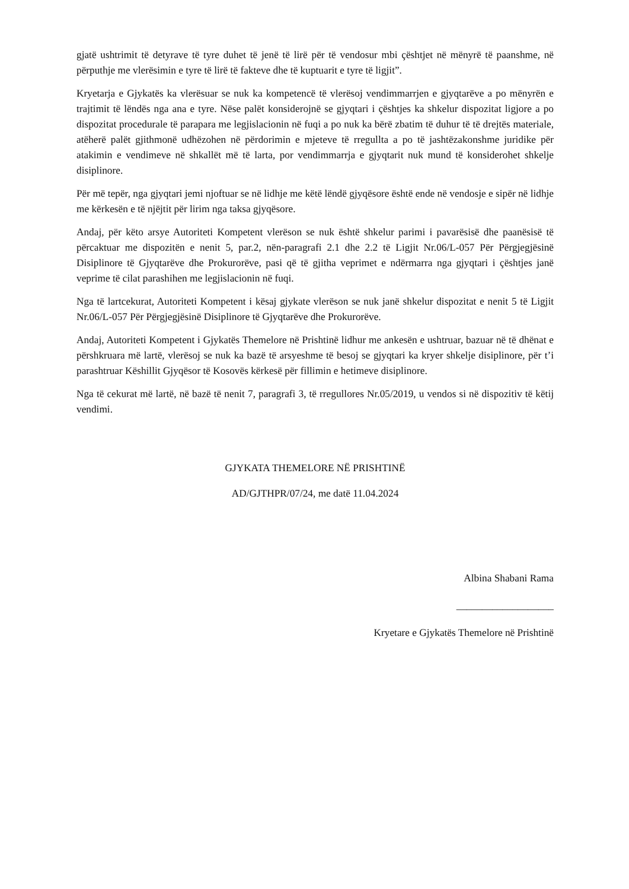gjatë ushtrimit të detyrave të tyre duhet të jenë të lirë për të vendosur mbi çështjet në mënyrë të paanshme, në përputhje me vlerësimin e tyre të lirë të fakteve dhe të kuptuarit e tyre të ligjit”.
Kryetarja e Gjykatës ka vlerësuar se nuk ka kompetencë të vlerësoj vendimmarrjen e gjyqtarëve a po mënyrën e trajtimit të lëndës nga ana e tyre. Nëse palët konsiderojnë se gjyqtari i çështjes ka shkelur dispozitat ligjore a po dispozitat procedurale të parapara me legjislacionin në fuqi a po nuk ka bërë zbatim të duhur të të drejtës materiale, atëherë palët gjithmonë udhëzohen në përdorimin e mjeteve të rregullta a po të jashtëzakonshme juridike për atakimin e vendimeve në shkallët më të larta, por vendimmarrja e gjyqtarit nuk mund të konsiderohet shkelje disiplinore.
Për më tepër, nga gjyqtari jemi njoftuar se në lidhje me këtë lëndë gjyqësore është ende në vendosje e sipër në lidhje me kërkesën e të njëjtit për lirim nga taksa gjyqësore.
Andaj, për këto arsye Autoriteti Kompetent vlerëson se nuk është shkelur parimi i pavarësisë dhe paanësisë të përcaktuar me dispozitën e nenit 5, par.2, nën-paragrafi 2.1 dhe 2.2 të Ligjit Nr.06/L-057 Për Përgjegjësinë Disiplinore të Gjyqtarëve dhe Prokurorëve, pasi që të gjitha veprimet e ndërmarra nga gjyqtari i çështjes janë veprime të cilat parashihen me legjislacionin në fuqi.
Nga të lartcekurat, Autoriteti Kompetent i kësaj gjykate vlerëson se nuk janë shkelur dispozitat e nenit 5 të Ligjit Nr.06/L-057 Për Përgjegjësinë Disiplinore të Gjyqtarëve dhe Prokurorëve.
Andaj, Autoriteti Kompetent i Gjykatës Themelore në Prishtinë lidhur me ankesën e ushtruar, bazuar në të dhënat e përshkruara më lartë, vlerësoj se nuk ka bazë të arsyeshme të besoj se gjyqtari ka kryer shkelje disiplinore, për t’i parashtruar Këshillit Gjyqësor të Kosovës kërkesë për fillimin e hetimeve disiplinore.
Nga të cekurat më lartë, në bazë të nenit 7, paragrafi 3, të rregullores Nr.05/2019, u vendos si në dispozitiv të këtij vendimi.
GJYKATA THEMELORE NË PRISHTINË
AD/GJTHPR/07/24, me datë 11.04.2024
Albina Shabani Rama
___________________
Kryetare e Gjykatës Themelore në Prishtinë